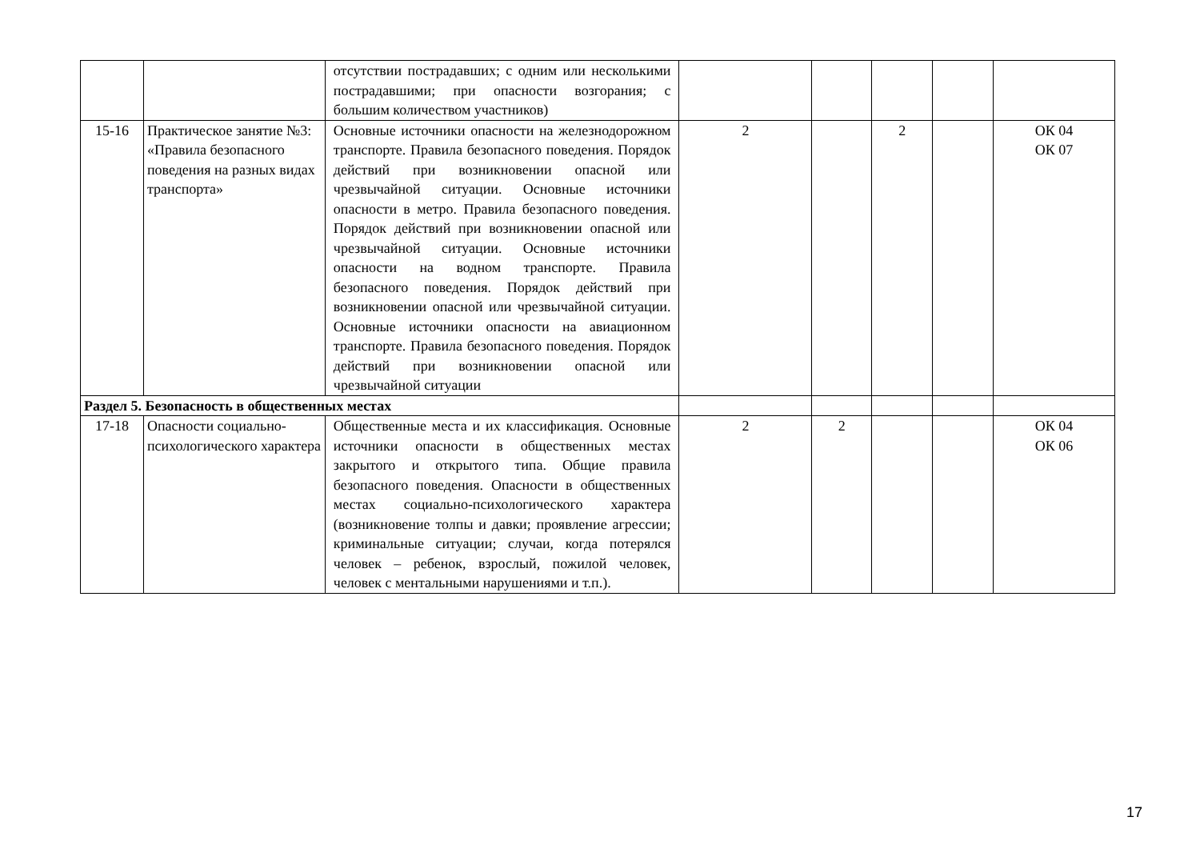| | | отсутствии пострадавших; с одним или несколькими пострадавшими; при опасности возгорания; с большим количеством участников) | | | | | |
| 15-16 | Практическое занятие №3: «Правила безопасного поведения на разных видах транспорта» | Основные источники опасности на железнодорожном транспорте. Правила безопасного поведения. Порядок действий при возникновении опасной или чрезвычайной ситуации. Основные источники опасности в метро. Правила безопасного поведения. Порядок действий при возникновении опасной или чрезвычайной ситуации. Основные источники опасности на водном транспорте. Правила безопасного поведения. Порядок действий при возникновении опасной или чрезвычайной ситуации. Основные источники опасности на авиационном транспорте. Правила безопасного поведения. Порядок действий при возникновении опасной или чрезвычайной ситуации | 2 | | 2 | | ОК 04 ОК 07 |
| Раздел 5. Безопасность в общественных местах | | | | | | | |
| 17-18 | Опасности социально-психологического характера | Общественные места и их классификация. Основные источники опасности в общественных местах закрытого и открытого типа. Общие правила безопасного поведения. Опасности в общественных местах социально-психологического характера (возникновение толпы и давки; проявление агрессии; криминальные ситуации; случаи, когда потерялся человек – ребенок, взрослый, пожилой человек, человек с ментальными нарушениями и т.п.). | 2 | 2 | | | ОК 04 ОК 06 |
17